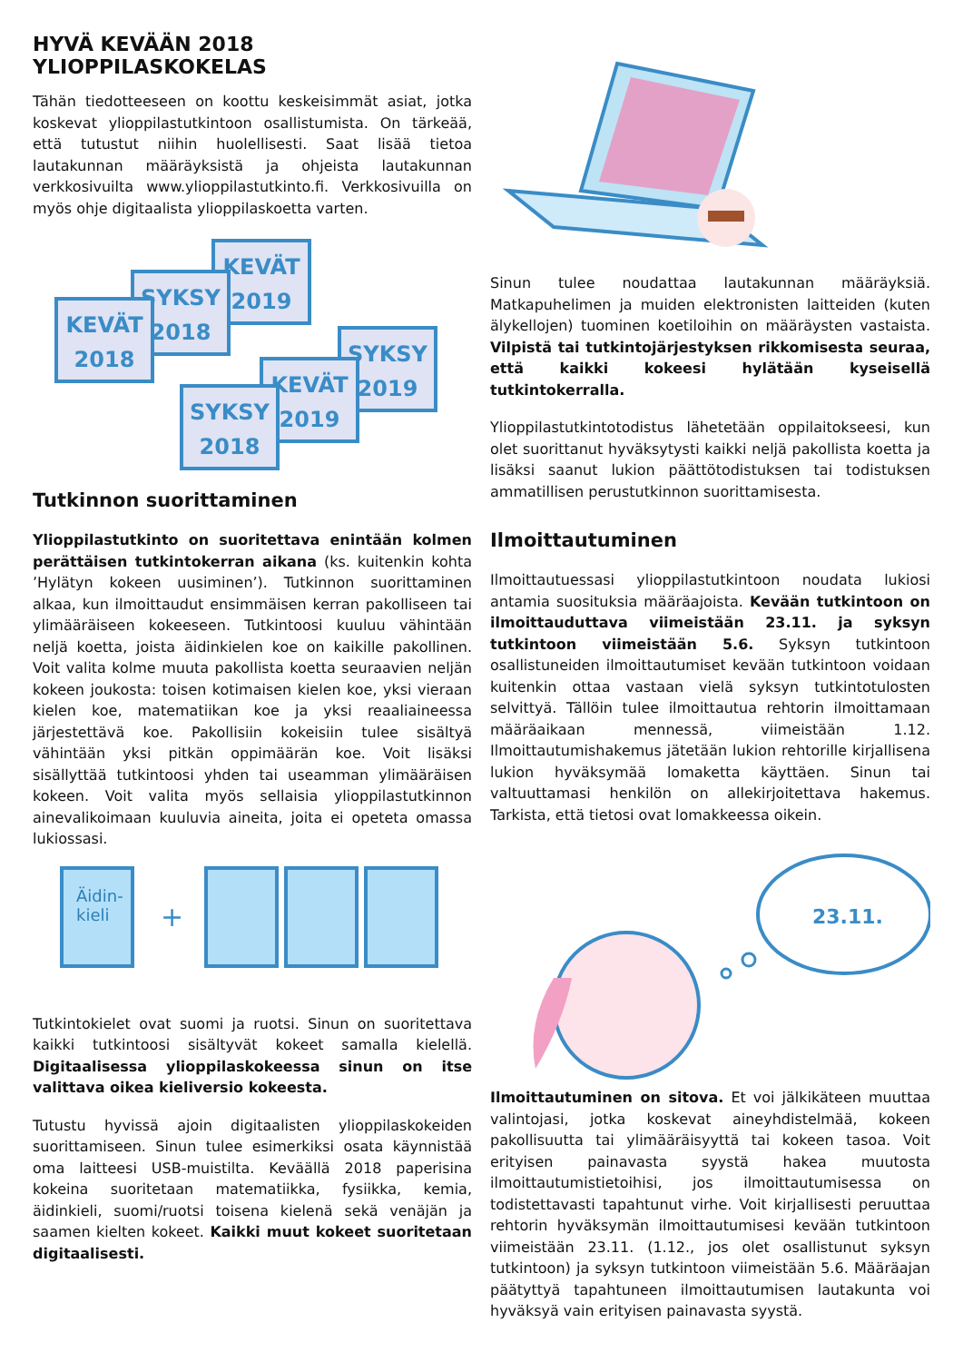HYVÄ KEVÄÄN 2018 YLIOPPILASKOKELAS
Tähän tiedotteeseen on koottu keskeisimmät asiat, jotka koskevat ylioppilastutkintoon osallistumista. On tärkeää, että tutustut niihin huolellisesti. Saat lisää tietoa lautakunnan määräyksistä ja ohjeista lautakunnan verkkosivuilta www.ylioppilastutkinto.fi. Verkkosivuilla on myös ohje digitaalista ylioppilaskoetta varten.
KEVÄT
2019
SYKSY
2018
KEVÄT
2018
SYKSY
2019
KEVÄT
2019
SYKSY
2018
Tutkinnon suorittaminen
Ylioppilastutkinto on suoritettava enintään kolmen perättäisen tutkintokerran aikana (ks. kuitenkin kohta ’Hylätyn kokeen uusiminen’). Tutkinnon suorittaminen alkaa, kun ilmoittaudut ensimmäisen kerran pakolliseen tai ylimääräiseen kokeeseen. Tutkintoosi kuuluu vähintään neljä koetta, joista äidinkielen koe on kaikille pakollinen. Voit valita kolme muuta pakollista koetta seuraavien neljän kokeen joukosta: toisen kotimaisen kielen koe, yksi vieraan kielen koe, matematiikan koe ja yksi reaaliaineessa järjestettävä koe. Pakollisiin kokeisiin tulee sisältyä vähintään yksi pitkän oppimäärän koe. Voit lisäksi sisällyttää tutkintoosi yhden tai useamman ylimääräisen kokeen. Voit valita myös sellaisia ylioppilastutkinnon ainevalikoimaan kuuluvia aineita, joita ei opeteta omassa lukiossasi.
Äidin-
kieli +
Tutkintokielet ovat suomi ja ruotsi. Sinun on suoritettava kaikki tutkintoosi sisältyvät kokeet samalla kielellä. Digitaalisessa ylioppilaskokeessa sinun on itse valittava oikea kieliversio kokeesta.
Tutustu hyvissä ajoin digitaalisten ylioppilaskokeiden suorittamiseen. Sinun tulee esimerkiksi osata käynnistää oma laitteesi USB-muistilta. Keväällä 2018 paperisina kokeina suoritetaan matematiikka, fysiikka, kemia, äidinkieli, suomi/ruotsi toisena kielenä sekä venäjän ja saamen kielten kokeet. Kaikki muut kokeet suoritetaan digitaalisesti.
Sinun tulee noudattaa lautakunnan määräyksiä. Matkapuhelimen ja muiden elektronisten laitteiden (kuten älykellojen) tuominen koetiloihin on määräysten vastaista. Vilpistä tai tutkintojärjestyksen rikkomisesta seuraa, että kaikki kokeesi hylätään kyseisellä tutkintokerralla.
Ylioppilastutkintotodistus lähetetään oppilaitokseesi, kun olet suorittanut hyväksytysti kaikki neljä pakollista koetta ja lisäksi saanut lukion päättötodistuksen tai todistuksen ammatillisen perustutkinnon suorittamisesta.
Ilmoittautuminen
Ilmoittautuessasi ylioppilastutkintoon noudata lukiosi antamia suosituksia määräajoista. Kevään tutkintoon on ilmoittauduttava viimeistään 23.11. ja syksyn tutkintoon viimeistään 5.6. Syksyn tutkintoon osallistuneiden ilmoittautumiset kevään tutkintoon voidaan kuitenkin ottaa vastaan vielä syksyn tutkintotulosten selvittyä. Tällöin tulee ilmoittautua rehtorin ilmoittamaan määräaikaan mennessä, viimeistään 1.12. Ilmoittautumishakemus jätetään lukion rehtorille kirjallisena lukion hyväksymää lomaketta käyttäen. Sinun tai valtuuttamasi henkilön on allekirjoitettava hakemus. Tarkista, että tietosi ovat lomakkeessa oikein.
23.11.
Ilmoittautuminen on sitova. Et voi jälkikäteen muuttaa valintojasi, jotka koskevat aineyhdistelmää, kokeen pakollisuutta tai ylimääräisyyttä tai kokeen tasoa. Voit erityisen painavasta syystä hakea muutosta ilmoittautumistietoihisi, jos ilmoittautumisessa on todistettavasti tapahtunut virhe. Voit kirjallisesti peruuttaa rehtorin hyväksymän ilmoittautumisesi kevään tutkintoon viimeistään 23.11. (1.12., jos olet osallistunut syksyn tutkintoon) ja syksyn tutkintoon viimeistään 5.6. Määräajan päätyttyä tapahtuneen ilmoittautumisen lautakunta voi hyväksyä vain erityisen painavasta syystä.